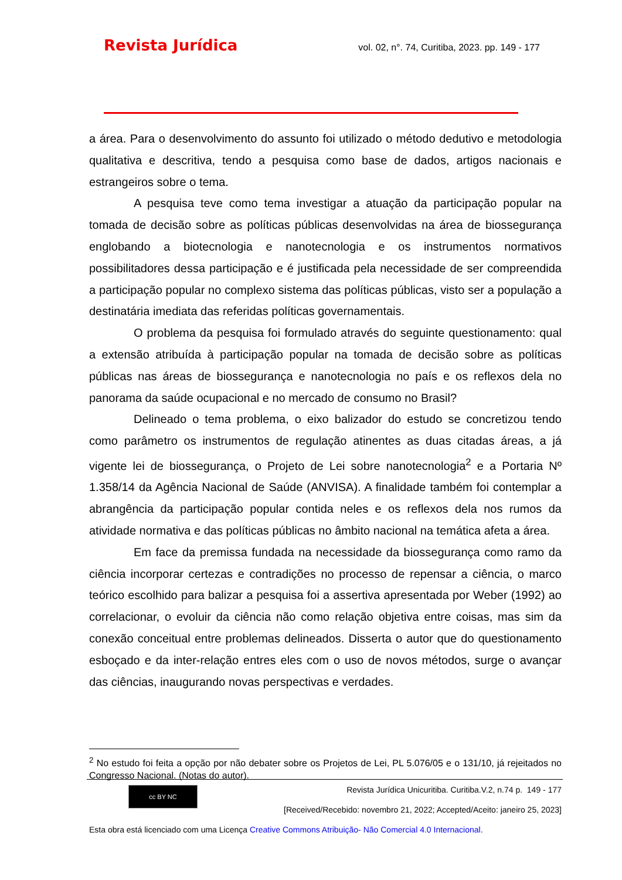Revista Jurídica vol. 02, n°. 74, Curitiba, 2023. pp. 149 - 177
a área. Para o desenvolvimento do assunto foi utilizado o método dedutivo e metodologia qualitativa e descritiva, tendo a pesquisa como base de dados, artigos nacionais e estrangeiros sobre o tema.
A pesquisa teve como tema investigar a atuação da participação popular na tomada de decisão sobre as políticas públicas desenvolvidas na área de biossegurança englobando a biotecnologia e nanotecnologia e os instrumentos normativos possibilitadores dessa participação e é justificada pela necessidade de ser compreendida a participação popular no complexo sistema das políticas públicas, visto ser a população a destinatária imediata das referidas políticas governamentais.
O problema da pesquisa foi formulado através do seguinte questionamento: qual a extensão atribuída à participação popular na tomada de decisão sobre as políticas públicas nas áreas de biossegurança e nanotecnologia no país e os reflexos dela no panorama da saúde ocupacional e no mercado de consumo no Brasil?
Delineado o tema problema, o eixo balizador do estudo se concretizou tendo como parâmetro os instrumentos de regulação atinentes as duas citadas áreas, a já vigente lei de biossegurança, o Projeto de Lei sobre nanotecnologia<sup>2</sup> e a Portaria Nº 1.358/14 da Agência Nacional de Saúde (ANVISA). A finalidade também foi contemplar a abrangência da participação popular contida neles e os reflexos dela nos rumos da atividade normativa e das políticas públicas no âmbito nacional na temática afeta a área.
Em face da premissa fundada na necessidade da biossegurança como ramo da ciência incorporar certezas e contradições no processo de repensar a ciência, o marco teórico escolhido para balizar a pesquisa foi a assertiva apresentada por Weber (1992) ao correlacionar, o evoluir da ciência não como relação objetiva entre coisas, mas sim da conexão conceitual entre problemas delineados. Disserta o autor que do questionamento esboçado e da inter-relação entres eles com o uso de novos métodos, surge o avançar das ciências, inaugurando novas perspectivas e verdades.
<sup>2</sup> No estudo foi feita a opção por não debater sobre os Projetos de Lei, PL 5.076/05 e o 131/10, já rejeitados no Congresso Nacional. (Notas do autor).
cc BY NC
Revista Jurídica Unicuritiba. Curitiba.V.2, n.74 p. 149 - 177
[Received/Recebido: novembro 21, 2022; Accepted/Aceito: janeiro 25, 2023]
Esta obra está licenciado com uma Licença Creative Commons Atribuição- Não Comercial 4.0 Internacional.